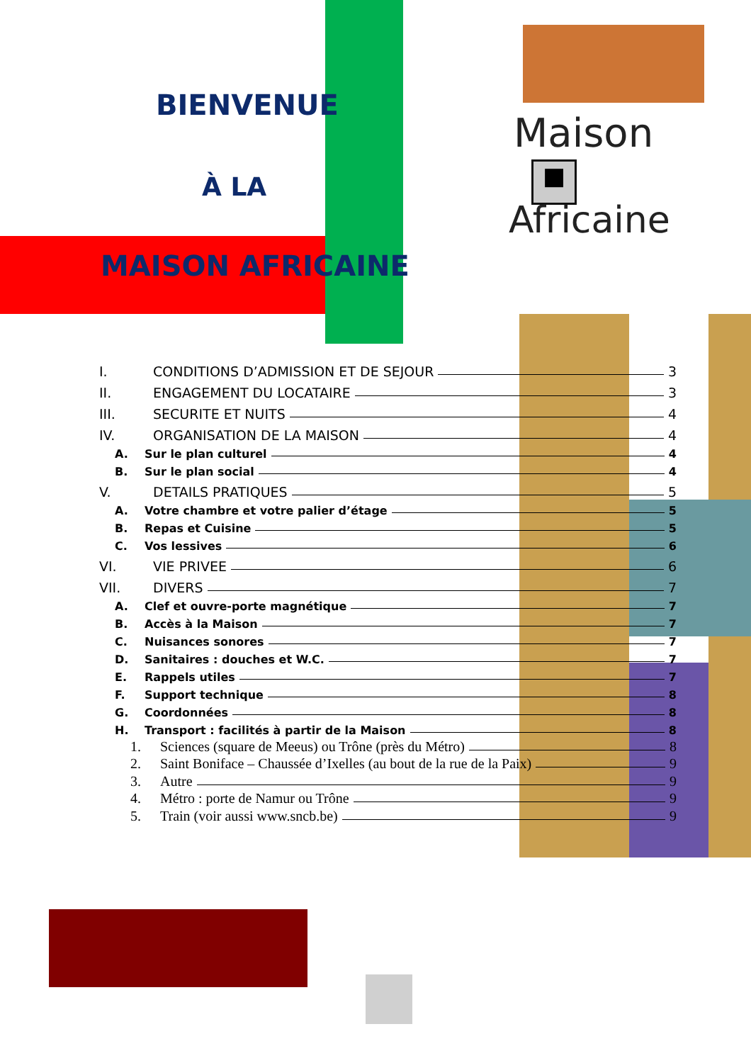BIENVENUE
À LA
MAISON AFRICAINE
Maison
■
Africaine
I. CONDITIONS D’ADMISSION ET DE SEJOUR 3
II. ENGAGEMENT DU LOCATAIRE 3
III. SECURITE ET NUITS 4
IV. ORGANISATION DE LA MAISON 4
A. Sur le plan culturel 4
B. Sur le plan social 4
V. DETAILS PRATIQUES 5
A. Votre chambre et votre palier d’étage 5
B. Repas et Cuisine 5
C. Vos lessives 6
VI. VIE PRIVEE 6
VII. DIVERS 7
A. Clef et ouvre-porte magnétique 7
B. Accès à la Maison 7
C. Nuisances sonores 7
D. Sanitaires : douches et W.C. 7
E. Rappels utiles 7
F. Support technique 8
G. Coordonnées 8
H. Transport : facilités à partir de la Maison 8
1. Sciences (square de Meeus) ou Trône (près du Métro) 8
2. Saint Boniface – Chaussée d’Ixelles (au bout de la rue de la Paix) 9
3. Autre 9
4. Métro : porte de Namur ou Trône 9
5. Train (voir aussi www.sncb.be) 9